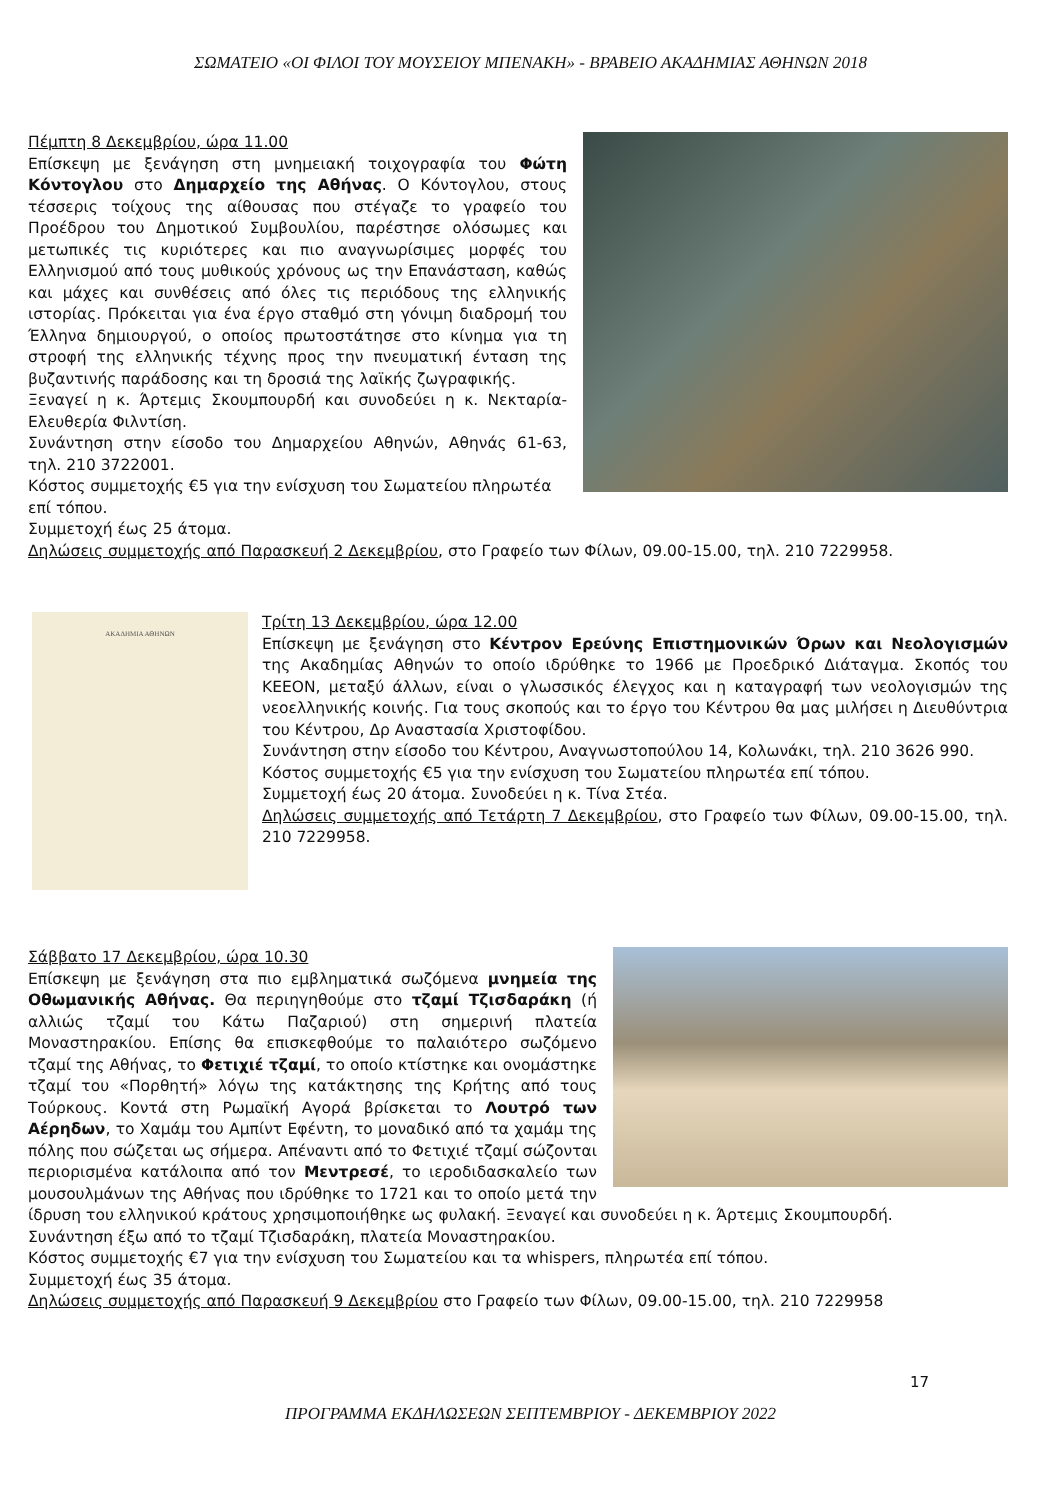ΣΩΜΑΤΕΙΟ «ΟΙ ΦΙΛΟΙ ΤΟΥ ΜΟΥΣΕΙΟΥ ΜΠΕΝΑΚΗ» - ΒΡΑΒΕΙΟ ΑΚΑΔΗΜΙΑΣ ΑΘΗΝΩΝ 2018
Πέμπτη 8 Δεκεμβρίου, ώρα 11.00
Επίσκεψη με ξενάγηση στη μνημειακή τοιχογραφία του Φώτη Κόντογλου στο Δημαρχείο της Αθήνας. Ο Κόντογλου, στους τέσσερις τοίχους της αίθουσας που στέγαζε το γραφείο του Προέδρου του Δημοτικού Συμβουλίου, παρέστησε ολόσωμες και μετωπικές τις κυριότερες και πιο αναγνωρίσιμες μορφές του Ελληνισμού από τους μυθικούς χρόνους ως την Επανάσταση, καθώς και μάχες και συνθέσεις από όλες τις περιόδους της ελληνικής ιστορίας. Πρόκειται για ένα έργο σταθμό στη γόνιμη διαδρομή του Έλληνα δημιουργού, ο οποίος πρωτοστάτησε στο κίνημα για τη στροφή της ελληνικής τέχνης προς την πνευματική ένταση της βυζαντινής παράδοσης και τη δροσιά της λαϊκής ζωγραφικής.
Ξεναγεί η κ. Άρτεμις Σκουμπουρδή και συνοδεύει η κ. Νεκταρία-Ελευθερία Φιλντίση.
Συνάντηση στην είσοδο του Δημαρχείου Αθηνών, Αθηνάς 61-63, τηλ. 210 3722001.
Κόστος συμμετοχής €5 για την ενίσχυση του Σωματείου πληρωτέα επί τόπου.
Συμμετοχή έως 25 άτομα.
Δηλώσεις συμμετοχής από Παρασκευή 2 Δεκεμβρίου, στο Γραφείο των Φίλων, 09.00-15.00, τηλ. 210 7229958.
ΑΚΑΔΗΜΙΑ ΑΘΗΝΩΝ
Τρίτη 13 Δεκεμβρίου, ώρα 12.00
Επίσκεψη με ξενάγηση στο Κέντρον Ερεύνης Επιστημονικών Όρων και Νεολογισμών της Ακαδημίας Αθηνών το οποίο ιδρύθηκε το 1966 με Προεδρικό Διάταγμα. Σκοπός του ΚΕΕΟΝ, μεταξύ άλλων, είναι ο γλωσσικός έλεγχος και η καταγραφή των νεολογισμών της νεοελληνικής κοινής. Για τους σκοπούς και το έργο του Κέντρου θα μας μιλήσει η Διευθύντρια του Κέντρου, Δρ Αναστασία Χριστοφίδου.
Συνάντηση στην είσοδο του Κέντρου, Αναγνωστοπούλου 14, Κολωνάκι, τηλ. 210 3626 990.
Κόστος συμμετοχής €5 για την ενίσχυση του Σωματείου πληρωτέα επί τόπου.
Συμμετοχή έως 20 άτομα. Συνοδεύει η κ. Τίνα Στέα.
Δηλώσεις συμμετοχής από Τετάρτη 7 Δεκεμβρίου, στο Γραφείο των Φίλων, 09.00-15.00, τηλ. 210 7229958.
Σάββατο 17 Δεκεμβρίου, ώρα 10.30
Επίσκεψη με ξενάγηση στα πιο εμβληματικά σωζόμενα μνημεία της Οθωμανικής Αθήνας. Θα περιηγηθούμε στο τζαμί Τζισδαράκη (ή αλλιώς τζαμί του Κάτω Παζαριού) στη σημερινή πλατεία Μοναστηρακίου. Επίσης θα επισκεφθούμε το παλαιότερο σωζόμενο τζαμί της Αθήνας, το Φετιχιέ τζαμί, το οποίο κτίστηκε και ονομάστηκε τζαμί του «Πορθητή» λόγω της κατάκτησης της Κρήτης από τους Τούρκους. Κοντά στη Ρωμαϊκή Αγορά βρίσκεται το Λουτρό των Αέρηδων, το Χαμάμ του Αμπίντ Εφέντη, το μοναδικό από τα χαμάμ της πόλης που σώζεται ως σήμερα. Απέναντι από το Φετιχιέ τζαμί σώζονται περιορισμένα κατάλοιπα από τον Μεντρεσέ, το ιεροδιδασκαλείο των μουσουλμάνων της Αθήνας που ιδρύθηκε το 1721 και το οποίο μετά την ίδρυση του ελληνικού κράτους χρησιμοποιήθηκε ως φυλακή. Ξεναγεί και συνοδεύει η κ. Άρτεμις Σκουμπουρδή.
Συνάντηση έξω από το τζαμί Τζισδαράκη, πλατεία Μοναστηρακίου.
Κόστος συμμετοχής €7 για την ενίσχυση του Σωματείου και τα whispers, πληρωτέα επί τόπου.
Συμμετοχή έως 35 άτομα.
Δηλώσεις συμμετοχής από Παρασκευή 9 Δεκεμβρίου στο Γραφείο των Φίλων, 09.00-15.00, τηλ. 210 7229958
17
ΠΡΟΓΡΑΜΜΑ ΕΚΔΗΛΩΣΕΩΝ ΣΕΠΤΕΜΒΡΙΟΥ - ΔΕΚΕΜΒΡΙΟΥ 2022